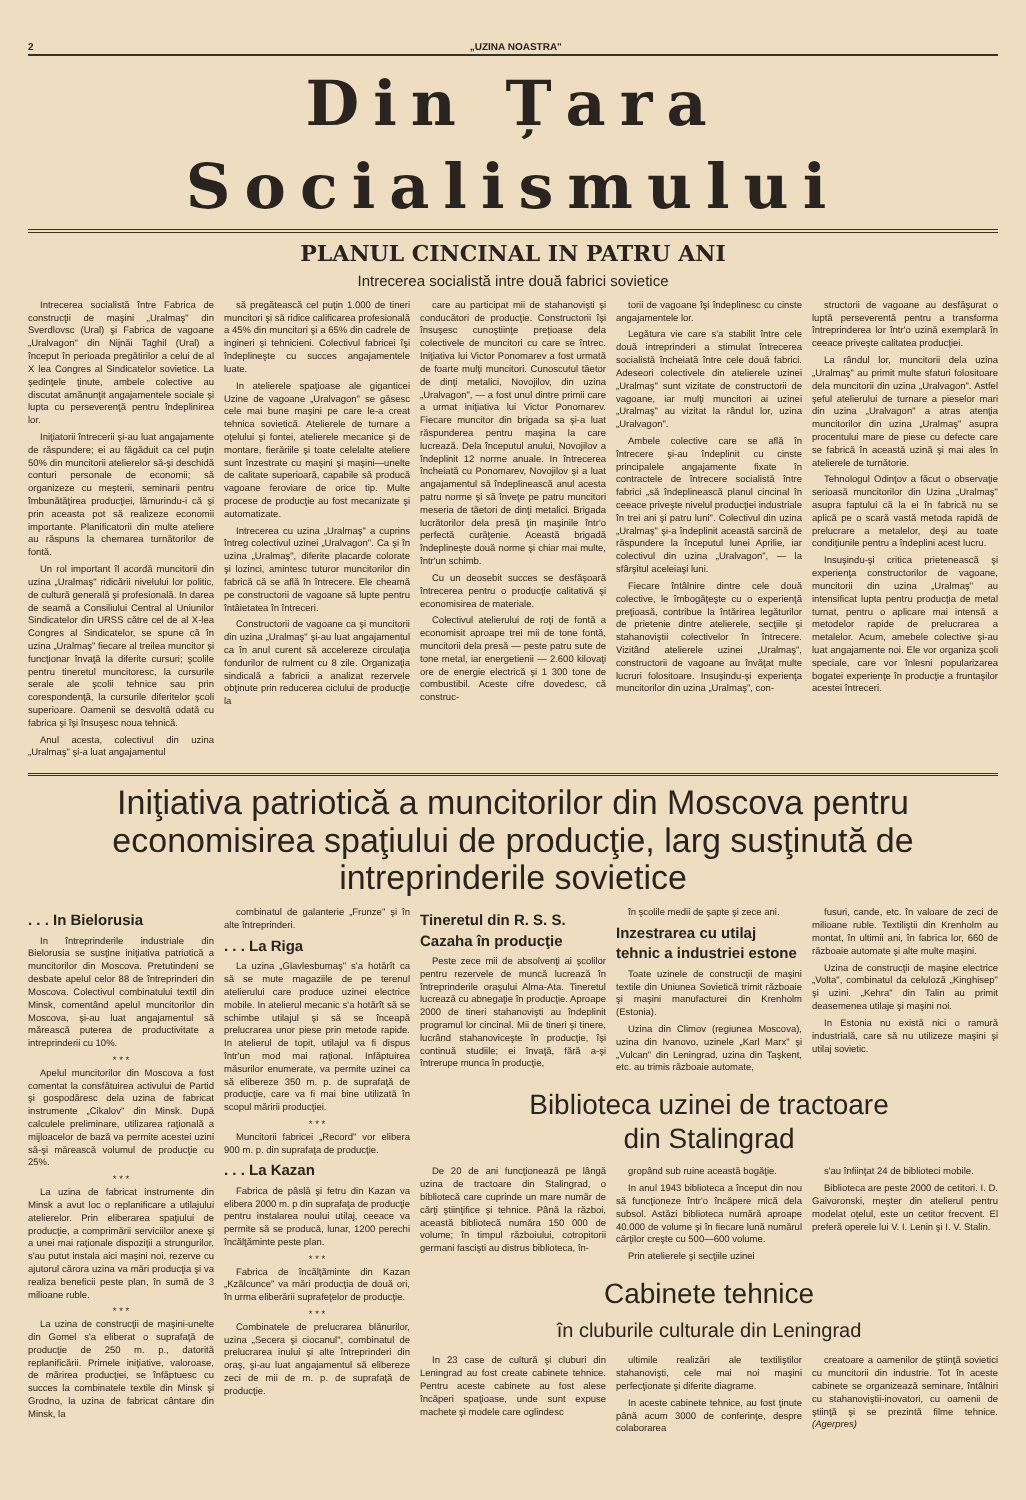2 „UZINA NOASTRA"
Din Țara Socialismului
PLANUL CINCINAL IN PATRU ANI
Intrecerea socialistă intre două fabrici sovietice
Intrecerea socialistă între Fabrica de construcţii de maşini „Uralmaş" din Sverdlovsc (Ural) şi Fabrica de vagoane „Uralvagon" din Nijnăi Taghil (Ural) a început în perioada pregătirilor a celui de al X lea Congres al Sindicatelor sovietice. La şedinţele ţinute, ambele colective au discutat amănunţit angajamentele sociale şi lupta cu perseverenţă pentru îndeplinirea lor.
Iniţiatorii întrecerii şi-au luat angajamente de răspundere; ei au făgăduit ca cel puţin 50% din muncitorii atelierelor să-şi deschidă conturi personale de economii; să organizeze cu meşterii, seminarii pentru îmbunătăţirea producţiei, lămurindu-i că şi prin aceasta pot să realizeze economii importante. Planificatorii din multe ateliere au răspuns la chemarea turnătorilor de fontă.
Un rol important îl acordă muncitorii din uzina „Uralmaş" ridicării nivelului lor politic, de cultură generală şi profesională. In darea de seamă a Consiliului Central al Uniunilor Sindicatelor din URSS către cel de al X-lea Congres al Sindicatelor, se spune că în uzina „Uralmaş" fiecare al treilea muncitor şi funcţionar învaţă la diferite cursuri; şcolile pentru tineretul muncitoresc, la cursurile serale ale şcolii tehnice sau prin corespondenţă, la cursurile diferitelor şcoli superioare. Oamenii se desvoltă odată cu fabrica şi îşi însuşesc noua tehnică.
Anul acesta, colectivul din uzina „Uralmaş" şi-a luat angajamentul
să pregătească cel puţin 1.000 de tineri muncitori şi să ridice calificarea profesională a 45% din muncitori şi a 65% din cadrele de ingineri şi tehnicieni. Colectivul fabricei îşi îndeplineşte cu succes angajamentele luate.
In atelierele spaţioase ale giganticei Uzine de vagoane „Uralvagon" se găsesc cele mai bune maşini pe care le-a creat tehnica sovietică. Atelierele de turnare a oţelului şi fontei, atelierele mecanice şi de montare, fierăriile şi toate celelalte ateliere sunt înzestrate cu maşini şi maşini—unelte de calitate superioară, capabile să producă vagoane feroviare de orice tip. Multe procese de producţie au fost mecanizate şi automatizate.
Intrecerea cu uzina „Uralmaş" a cuprins întreg colectivul uzinei „Uralvagon". Ca şi în uzina „Uralmaş", diferite placarde colorate şi lozinci, amintesc tuturor muncitorilor din fabrică că se află în întrecere. Ele cheamă pe constructorii de vagoane să lupte pentru întâietatea în întreceri.
Constructorii de vagoane ca şi muncitorii din uzina „Uralmaş" şi-au luat angajamentul ca în anul curent să accelereze circulaţia fondurilor de rulment cu 8 zile. Organizaţia sindicală a fabricii a analizat rezervele obţinute prin reducerea ciclului de producţie la
care au participat mii de stahanovişti şi conducători de producţie. Constructorii îşi însuşesc cunoştiinţe preţioase dela colectivele de muncitori cu care se întrec. Iniţiativa lui Victor Ponomarev a fost urmată de foarte mulţi muncitori. Cunoscutul tăetor de dinţi metalici, Novojilov, din uzina „Uralvagon", — a fost unul dintre primii care a urmat iniţiativa lui Victor Ponomarev. Fiecare muncitor din brigada sa şi-a luat răspunderea pentru maşina la care lucrează. Dela începutul anului, Novojilov a îndeplinit 12 norme anuale. In întrecerea încheiată cu Ponomarev, Novojilov şi a luat angajamentul să îndeplinească anul acesta patru norme şi să înveţe pe patru muncitori meseria de tăetori de dinţi metalici. Brigada lucrătorilor dela presă ţin maşinile într'o perfectă curăţenie. Această brigadă îndeplineşte două norme şi chiar mai multe, într'un schimb.
Cu un deosebit succes se desfăşoară întrecerea pentru o producţie calitativă şi economisirea de materiale.
Colectivul atelierului de roţi de fontă a economisit aproape trei mii de tone fontă, muncitorii dela presă — peste patru sute de tone metal, iar energetienii — 2.600 kilovaţi ore de energie electrică şi 1 300 tone de combustibil. Aceste cifre dovedesc, că construc-
torii de vagoane îşi îndeplinesc cu cinste angajamentele lor.
Legătura vie care s'a stabilit între cele două intreprinderi a stimulat întrecerea socialistă încheiată între cele două fabrici. Adeseori colectivele din atelierele uzinei „Uralmaş" sunt vizitate de constructorii de vagoane, iar mulţi muncitori ai uzinei „Uralmaş" au vizitat la rândul lor, uzina „Uralvagon".
Ambele colective care se află în întrecere şi-au îndeplinit cu cinste principalele angajamente fixate în contractele de întrecere socialistă între fabrici „să îndeplinească planul cincinal în ceeace priveşte nivelul producţiei industriale în trei ani şi patru luni". Colectivul din uzina „Uralmaş" şi-a îndeplinit această sarcină de răspundere la începutul lunei Aprilie, iar colectivul din uzina „Uralvagon", — la sfârşitul aceleiaşi luni.
Fiecare întâlnire dintre cele două colective, le îmbogăţeşte cu o experienţă preţioasă, contribue la întărirea legăturilor de prietenie dintre atelierele, secţiile şi stahanoviştii colectivelor în întrecere. Vizitând atelierele uzinei „Uralmaş", constructorii de vagoane au învăţat multe lucruri folositoare. Insuşindu-şi experienţa muncitorilor din uzina „Uralmaş", con-
structorii de vagoane au desfăşurat o luptă perseverentă pentru a transforma întreprinderea lor într'o uzină exemplară în ceeace priveşte calitatea producţiei.
La rândul lor, muncitorii dela uzina „Uralmaş" au primit multe sfaturi folositoare dela muncitorii din uzina „Uralvagon". Astfel şeful atelierului de turnare a pieselor mari din uzina „Uralvagon" a atras atenţia muncitorilor din uzina „Uralmaş" asupra procentului mare de piese cu defecte care se fabrică în această uzină şi mai ales în atelierele de turnătorie.
Tehnologul Odinţov a făcut o observaţie serioasă muncitorilor din Uzina „Uralmaş" asupra faptului că la ei în fabrică nu se aplică pe o scară vastă metoda rapidă de prelucrare a metalelor, deşi au toate condiţiunile pentru a îndeplini acest lucru.
Insuşindu-şi critica prietenească şi experienţa constructorilor de vagoane, muncitorii din uzina „Uralmaş" au intensificat lupta pentru producţia de metal turnat, pentru o aplicare mai intensă a metodelor rapide de prelucrarea a metalelor. Acum, amebele colective şi-au luat angajamente noi. Ele vor organiza şcoli speciale, care vor înlesni popularizarea bogatei experienţe în producţie a fruntaşilor acestei întreceri.
Iniţiativa patriotică a muncitorilor din Moscova pentru economisirea spaţiului de producţie, larg susţinută de intreprinderile sovietice
. . . In Bielorusia
In întreprinderile industriale din Bielorusia se susţine iniţiativa patriotică a muncitorilor din Moscova. Pretutindeni se desbate apelul celor 88 de întreprinderi din Moscova. Colectivul combinatului textil din Minsk, comentând apelul muncitorilor din Moscova, şi-au luat angajamentul să mărească puterea de productivitate a intreprinderii cu 10%.
* * *
Apelul muncitorilor din Moscova a fost comentat la consfătuirea activului de Partid şi gospodăresc dela uzina de fabricat instrumente „Cikalov" din Minsk. După calculele preliminare, utilizarea raţională a mijloacelor de bază va permite acestei uzini să-şi mărească volumul de producţie cu 25%.
* * *
La uzina de fabricat instrumente din Minsk a avut loc o replanificare a utilajului atelierelor. Prin eliberarea spaţiului de producţie, a comprimării serviciilor anexe şi a unei mai raţionale dispoziţii a strungurilor, s'au putut instala aici maşini noi, rezerve cu ajutorul cărora uzina va mări producţia şi va realiza beneficii peste plan, în sumă de 3 milioane ruble.
* * *
La uzina de construcţii de maşini-unelte din Gomel s'a eliberat o suprafaţă de producţie de 250 m. p., datorită replanificării. Primele iniţiative, valoroase, de mărirea producţiei, se înfăptuesc cu succes la combinatele textile din Minsk şi Grodno, la uzina de fabricat cântare din Minsk, la
combinatul de galanterie „Frunze" şi în alte întreprinderi.
. . . La Riga
La uzina „Glavlesbumaş" s'a hotărît ca să se mute magaziile de pe terenul atelierului care produce uzinei electrice mobile. In atelierul mecanic s'a hotărît să se schimbe utilajul şi să se înceapă prelucrarea unor piese prin metode rapide. In atelierul de topit, utilajul va fi dispus într'un mod mai raţional. Infăptuirea măsurilor enumerate, va permite uzinei ca să elibereze 350 m. p. de suprafaţă de producţie, care va fi mai bine utilizată în scopul măririi producţiei.
* * *
Muncitorii fabricei „Record" vor elibera 900 m. p. din suprafaţa de producţie.
. . . La Kazan
Fabrica de pâslă şi fetru din Kazan va elibera 2000 m. p din suprafaţa de producţie pentru instalarea noului utilaj, ceeace va permite să se producă, lunar, 1200 perechi încălţăminte peste plan.
* * *
Fabrica de încălţăminte din Kazan „Kzălcunce" va mări producţia de două ori, în urma eliberării suprafeţelor de producţie.
* * *
Combinatele de prelucrarea blănurilor, uzina „Secera şi ciocanul", combinatul de prelucrarea inului şi alte întreprinderi din oraş, şi-au luat angajamentul să elibereze zeci de mii de m. p. de suprafaţă de producţie.
Tineretul din R. S. S. Cazaha în producţie
Peste zece mii de absolvenţi ai şcolilor pentru rezervele de muncă lucrează în întreprinderile oraşului Alma-Ata. Tineretul lucrează cu abnegaţie în producţie. Aproape 2000 de tineri stahanovişti au îndeplinit programul lor cincinal. Mii de tineri şi tinere, lucrând stahanoviceşte în producţie, îşi continuă studiile; ei învaţă, fără a-şi întrerupe munca în producţie,
în şcolile medii de şapte şi zece ani.
Inzestrarea cu utilaj tehnic a industriei estone
Toate uzinele de construcţii de maşini textile din Uniunea Sovietică trimit războaie şi maşini manufacturei din Krenholm (Estonia).
Uzina din Climov (regiunea Moscova), uzina din Ivanovo, uzinele „Karl Marx" şi „Vulcan" din Leningrad, uzina din Taşkent, etc. au trimis războaie automate,
fusuri, cande, etc. în valoare de zeci de milioane ruble. Textiliştii din Krenholm au montat, în ultimii ani, în fabrica lor, 660 de războaie automate şi alte multe maşini.
Uzina de construcţii de maşine electrice „Volta", combinatul da celuloză „Kinghisep" şi uzini. „Kehra" din Talin au primit deasemenea utilaje şi maşini noi.
In Estonia nu există nici o ramură industrială, care să nu utilizeze maşini şi utilaj sovietic.
Biblioteca uzinei de tractoare
din Stalingrad
De 20 de ani funcţionează pe lângă uzina de tractoare din Stalingrad, o bibliotecă care cuprinde un mare număr de cărţi ştiinţifice şi tehnice. Până la război, această bibliotecă număra 150 000 de volume; în timpul războiului, cotropitorii germani fascişti au distrus biblioteca, în-
gropând sub ruine această bogăţie.
In anul 1943 biblioteca a început din nou să funcţioneze într'o încăpere mică dela subsol. Astăzi biblioteca numără aproape 40.000 de volume şi în fiecare lună numărul cărţilor creşte cu 500—600 volume.
Prin atelierele şi secţiile uzinei
s'au înfiinţat 24 de biblioteci mobile.
Biblioteca are peste 2000 de cetitori. I. D. Gaivoronski, meşter din atelierul pentru modelat oţelul, este un cetitor frecvent. El preferă operele lui V. I. Lenin şi I. V. Stalin.
Cabinete tehnice
în cluburile culturale din Leningrad
In 23 case de cultură şi cluburi din Leningrad au fost create cabinete tehnice. Pentru aceste cabinete au fost alese încăperi spaţioase, unde sunt expuse machete şi modele care oglindesc
ultimile realizări ale textiliştilor stahanovişti, cele mai noi maşini perfecţionate şi diferite diagrame.
In aceste cabinete tehnice, au fost ţinute până acum 3000 de conferinţe, despre colaborarea
creatoare a oamenilor de ştiinţă sovietici cu muncitorii din industrie. Tot în aceste cabinete se organizează seminare, întâlniri cu stahanoviştii-inovatori, cu oamenii de ştiinţă şi se prezintă filme tehnice. (Agerpres)